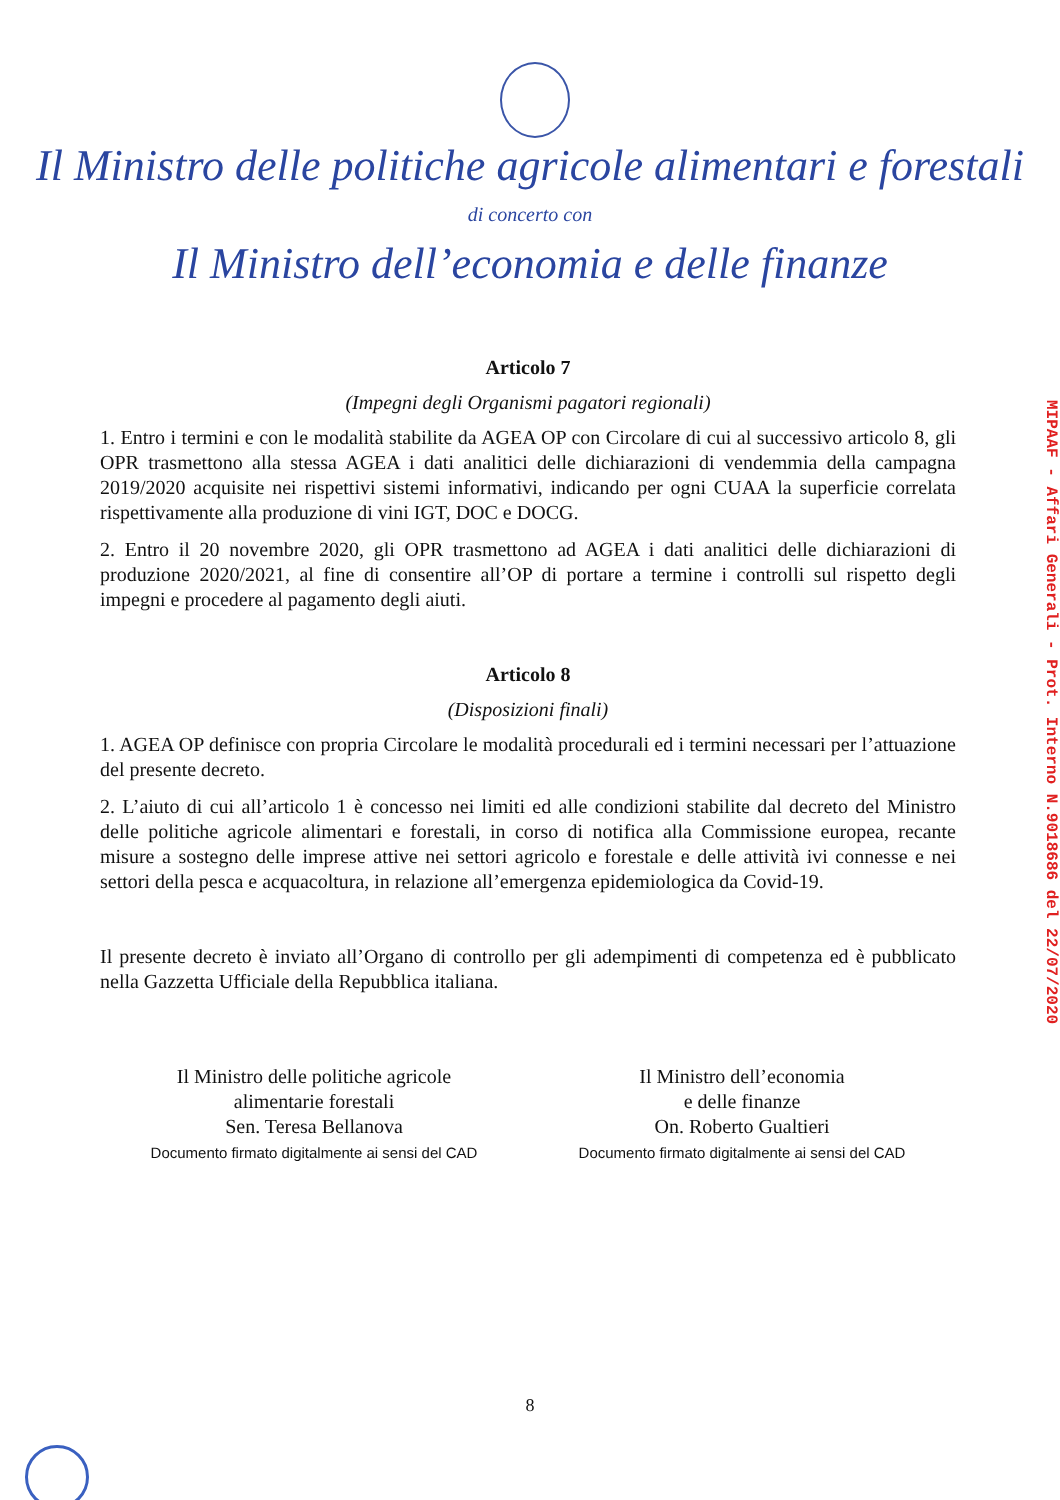Il Ministro delle politiche agricole alimentari e forestali
di concerto con
Il Ministro dell’economia e delle finanze
Articolo 7
(Impegni degli Organismi pagatori regionali)
1. Entro i termini e con le modalità stabilite da AGEA OP con Circolare di cui al successivo articolo 8, gli OPR trasmettono alla stessa AGEA i dati analitici delle dichiarazioni di vendemmia della campagna 2019/2020 acquisite nei rispettivi sistemi informativi, indicando per ogni CUAA la superficie correlata rispettivamente alla produzione di vini IGT, DOC e DOCG.
2. Entro il 20 novembre 2020, gli OPR trasmettono ad AGEA i dati analitici delle dichiarazioni di produzione 2020/2021, al fine di consentire all’OP di portare a termine i controlli sul rispetto degli impegni e procedere al pagamento degli aiuti.
Articolo 8
(Disposizioni finali)
1. AGEA OP definisce con propria Circolare le modalità procedurali ed i termini necessari per l’attuazione del presente decreto.
2. L’aiuto di cui all’articolo 1 è concesso nei limiti ed alle condizioni stabilite dal decreto del Ministro delle politiche agricole alimentari e forestali, in corso di notifica alla Commissione europea, recante misure a sostegno delle imprese attive nei settori agricolo e forestale e delle attività ivi connesse e nei settori della pesca e acquacoltura, in relazione all’emergenza epidemiologica da Covid-19.
Il presente decreto è inviato all’Organo di controllo per gli adempimenti di competenza ed è pubblicato nella Gazzetta Ufficiale della Repubblica italiana.
Il Ministro delle politiche agricole
alimentarie forestali
Sen. Teresa Bellanova
Documento firmato digitalmente ai sensi del CAD
Il Ministro dell’economia
e delle finanze
On. Roberto Gualtieri
Documento firmato digitalmente ai sensi del CAD
MIPAAF - Affari Generali - Prot. Interno N.9018686 del 22/07/2020
8